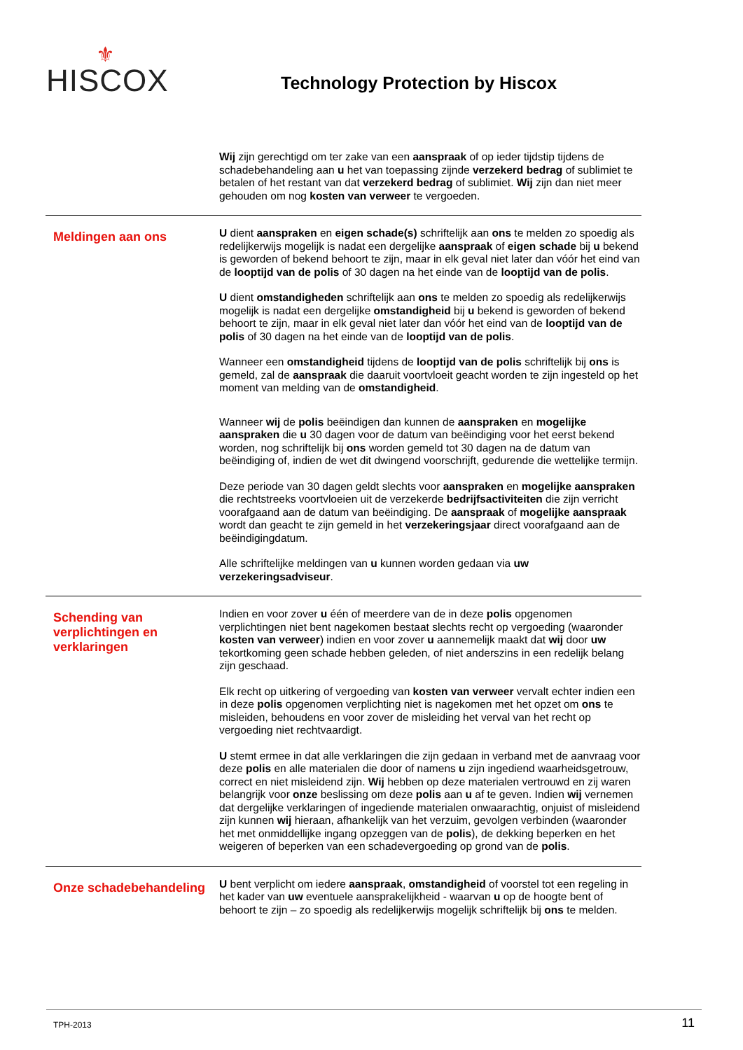⚜
HISCOX
Technology Protection by Hiscox
Wij zijn gerechtigd om ter zake van een aanspraak of op ieder tijdstip tijdens de schadebehandeling aan u het van toepassing zijnde verzekerd bedrag of sublimiet te betalen of het restant van dat verzekerd bedrag of sublimiet. Wij zijn dan niet meer gehouden om nog kosten van verweer te vergoeden.
Meldingen aan ons
U dient aanspraken en eigen schade(s) schriftelijk aan ons te melden zo spoedig als redelijkerwijs mogelijk is nadat een dergelijke aanspraak of eigen schade bij u bekend is geworden of bekend behoort te zijn, maar in elk geval niet later dan vóór het eind van de looptijd van de polis of 30 dagen na het einde van de looptijd van de polis.
U dient omstandigheden schriftelijk aan ons te melden zo spoedig als redelijkerwijs mogelijk is nadat een dergelijke omstandigheid bij u bekend is geworden of bekend behoort te zijn, maar in elk geval niet later dan vóór het eind van de looptijd van de polis of 30 dagen na het einde van de looptijd van de polis.
Wanneer een omstandigheid tijdens de looptijd van de polis schriftelijk bij ons is gemeld, zal de aanspraak die daaruit voortvloeit geacht worden te zijn ingesteld op het moment van melding van de omstandigheid.
Wanneer wij de polis beëindigen dan kunnen de aanspraken en mogelijke aanspraken die u 30 dagen voor de datum van beëindiging voor het eerst bekend worden, nog schriftelijk bij ons worden gemeld tot 30 dagen na de datum van beëindiging of, indien de wet dit dwingend voorschrijft, gedurende die wettelijke termijn.
Deze periode van 30 dagen geldt slechts voor aanspraken en mogelijke aanspraken die rechtstreeks voortvloeien uit de verzekerde bedrijfsactiviteiten die zijn verricht voorafgaand aan de datum van beëindiging. De aanspraak of mogelijke aanspraak wordt dan geacht te zijn gemeld in het verzekeringsjaar direct voorafgaand aan de beëindigingdatum.
Alle schriftelijke meldingen van u kunnen worden gedaan via uw verzekeringsadviseur.
Schending van verplichtingen en verklaringen
Indien en voor zover u één of meerdere van de in deze polis opgenomen verplichtingen niet bent nagekomen bestaat slechts recht op vergoeding (waaronder kosten van verweer) indien en voor zover u aannemelijk maakt dat wij door uw tekortkoming geen schade hebben geleden, of niet anderszins in een redelijk belang zijn geschaad.
Elk recht op uitkering of vergoeding van kosten van verweer vervalt echter indien een in deze polis opgenomen verplichting niet is nagekomen met het opzet om ons te misleiden, behoudens en voor zover de misleiding het verval van het recht op vergoeding niet rechtvaardigt.
U stemt ermee in dat alle verklaringen die zijn gedaan in verband met de aanvraag voor deze polis en alle materialen die door of namens u zijn ingediend waarheidsgetrouw, correct en niet misleidend zijn. Wij hebben op deze materialen vertrouwd en zij waren belangrijk voor onze beslissing om deze polis aan u af te geven. Indien wij vernemen dat dergelijke verklaringen of ingediende materialen onwaarachtig, onjuist of misleidend zijn kunnen wij hieraan, afhankelijk van het verzuim, gevolgen verbinden (waaronder het met onmiddellijke ingang opzeggen van de polis), de dekking beperken en het weigeren of beperken van een schadevergoeding op grond van de polis.
Onze schadebehandeling
U bent verplicht om iedere aanspraak, omstandigheid of voorstel tot een regeling in het kader van uw eventuele aansprakelijkheid - waarvan u op de hoogte bent of behoort te zijn – zo spoedig als redelijkerwijs mogelijk schriftelijk bij ons te melden.
TPH-2013 11